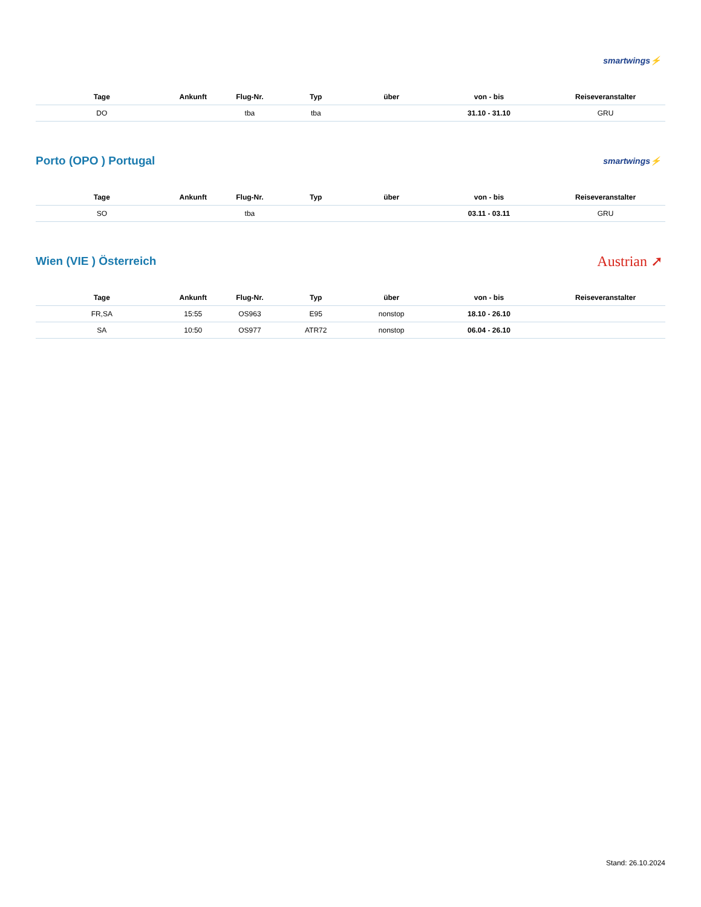smartwings⚡
| Tage | Ankunft | Flug-Nr. | Typ | über | von - bis | Reiseveranstalter |
| --- | --- | --- | --- | --- | --- | --- |
| DO | | tba | tba | | 31.10 - 31.10 | GRU |
Porto (OPO ) Portugal
smartwings⚡
| Tage | Ankunft | Flug-Nr. | Typ | über | von - bis | Reiseveranstalter |
| --- | --- | --- | --- | --- | --- | --- |
| SO | | tba | | | 03.11 - 03.11 | GRU |
Wien (VIE ) Österreich
Austrian ➚
| Tage | Ankunft | Flug-Nr. | Typ | über | von - bis | Reiseveranstalter |
| --- | --- | --- | --- | --- | --- | --- |
| FR,SA | 15:55 | OS963 | E95 | nonstop | 18.10 - 26.10 | |
| SA | 10:50 | OS977 | ATR72 | nonstop | 06.04 - 26.10 | |
Stand: 26.10.2024